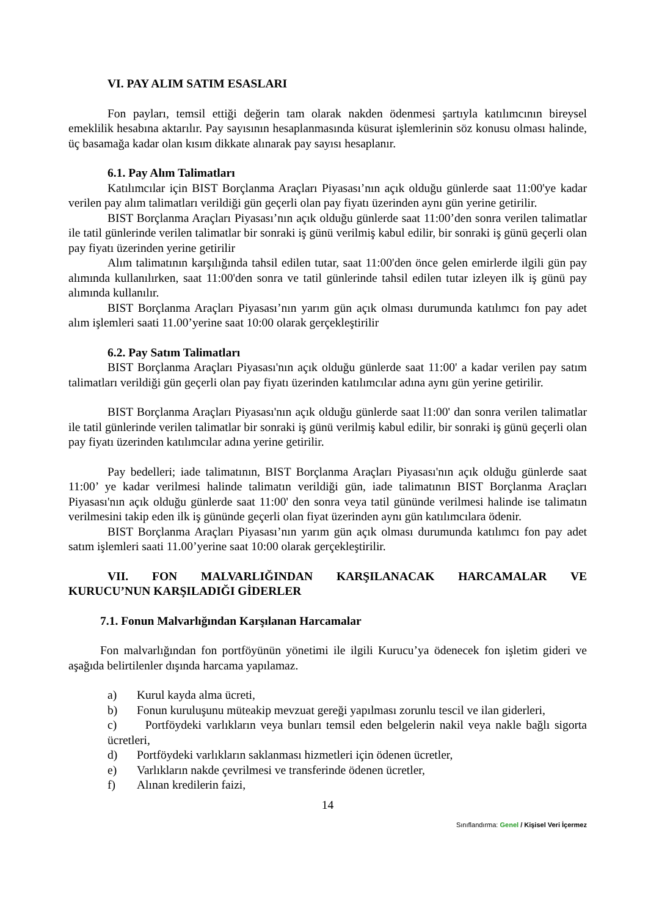VI. PAY ALIM SATIM ESASLARI
Fon payları, temsil ettiği değerin tam olarak nakden ödenmesi şartıyla katılımcının bireysel emeklilik hesabına aktarılır. Pay sayısının hesaplanmasında küsurat işlemlerinin söz konusu olması halinde, üç basamağa kadar olan kısım dikkate alınarak pay sayısı hesaplanır.
6.1. Pay Alım Talimatları
Katılımcılar için BIST Borçlanma Araçları Piyasası’nın açık olduğu günlerde saat 11:00'ye kadar verilen pay alım talimatları verildiği gün geçerli olan pay fiyatı üzerinden aynı gün yerine getirilir.
BIST Borçlanma Araçları Piyasası’nın açık olduğu günlerde saat 11:00’den sonra verilen talimatlar ile tatil günlerinde verilen talimatlar bir sonraki iş günü verilmiş kabul edilir, bir sonraki iş günü geçerli olan pay fiyatı üzerinden yerine getirilir
Alım talimatının karşılığında tahsil edilen tutar, saat 11:00'den önce gelen emirlerde ilgili gün pay alımında kullanılırken, saat 11:00'den sonra ve tatil günlerinde tahsil edilen tutar izleyen ilk iş günü pay alımında kullanılır.
BIST Borçlanma Araçları Piyasası’nın yarım gün açık olması durumunda katılımcı fon pay adet alım işlemleri saati 11.00’yerine saat 10:00 olarak gerçekleştirilir
6.2. Pay Satım Talimatları
BIST Borçlanma Araçları Piyasası'nın açık olduğu günlerde saat 11:00' a kadar verilen pay satım talimatları verildiği gün geçerli olan pay fiyatı üzerinden katılımcılar adına aynı gün yerine getirilir.
BIST Borçlanma Araçları Piyasası'nın açık olduğu günlerde saat l1:00' dan sonra verilen talimatlar ile tatil günlerinde verilen talimatlar bir sonraki iş günü verilmiş kabul edilir, bir sonraki iş günü geçerli olan pay fiyatı üzerinden katılımcılar adına yerine getirilir.
Pay bedelleri; iade talimatının, BIST Borçlanma Araçları Piyasası'nın açık olduğu günlerde saat 11:00’ ye kadar verilmesi halinde talimatın verildiği gün, iade talimatının BIST Borçlanma Araçları Piyasası'nın açık olduğu günlerde saat 11:00' den sonra veya tatil gününde verilmesi halinde ise talimatın verilmesini takip eden ilk iş gününde geçerli olan fiyat üzerinden aynı gün katılımcılara ödenir.
BIST Borçlanma Araçları Piyasası’nın yarım gün açık olması durumunda katılımcı fon pay adet satım işlemleri saati 11.00’yerine saat 10:00 olarak gerçekleştirilir.
VII. FON MALVARLIĞINDAN KARŞILANACAK HARCAMALAR VE KURUCU’NUN KARŞILADIĞI GİDERLER
7.1. Fonun Malvarlığından Karşılanan Harcamalar
Fon malvarlığından fon portföyünün yönetimi ile ilgili Kurucu’ya ödenecek fon işletim gideri ve aşağıda belirtilenler dışında harcama yapılamaz.
a) Kurul kayda alma ücreti,
b) Fonun kuruluşunu müteakip mevzuat gereği yapılması zorunlu tescil ve ilan giderleri,
c) Portföydeki varlıkların veya bunları temsil eden belgelerin nakil veya nakle bağlı sigorta ücretleri,
d) Portföydeki varlıkların saklanması hizmetleri için ödenen ücretler,
e) Varlıkların nakde çevrilmesi ve transferinde ödenen ücretler,
f) Alınan kredilerin faizi,
14
Sınıflandırma: Genel / Kişisel Veri İçermez